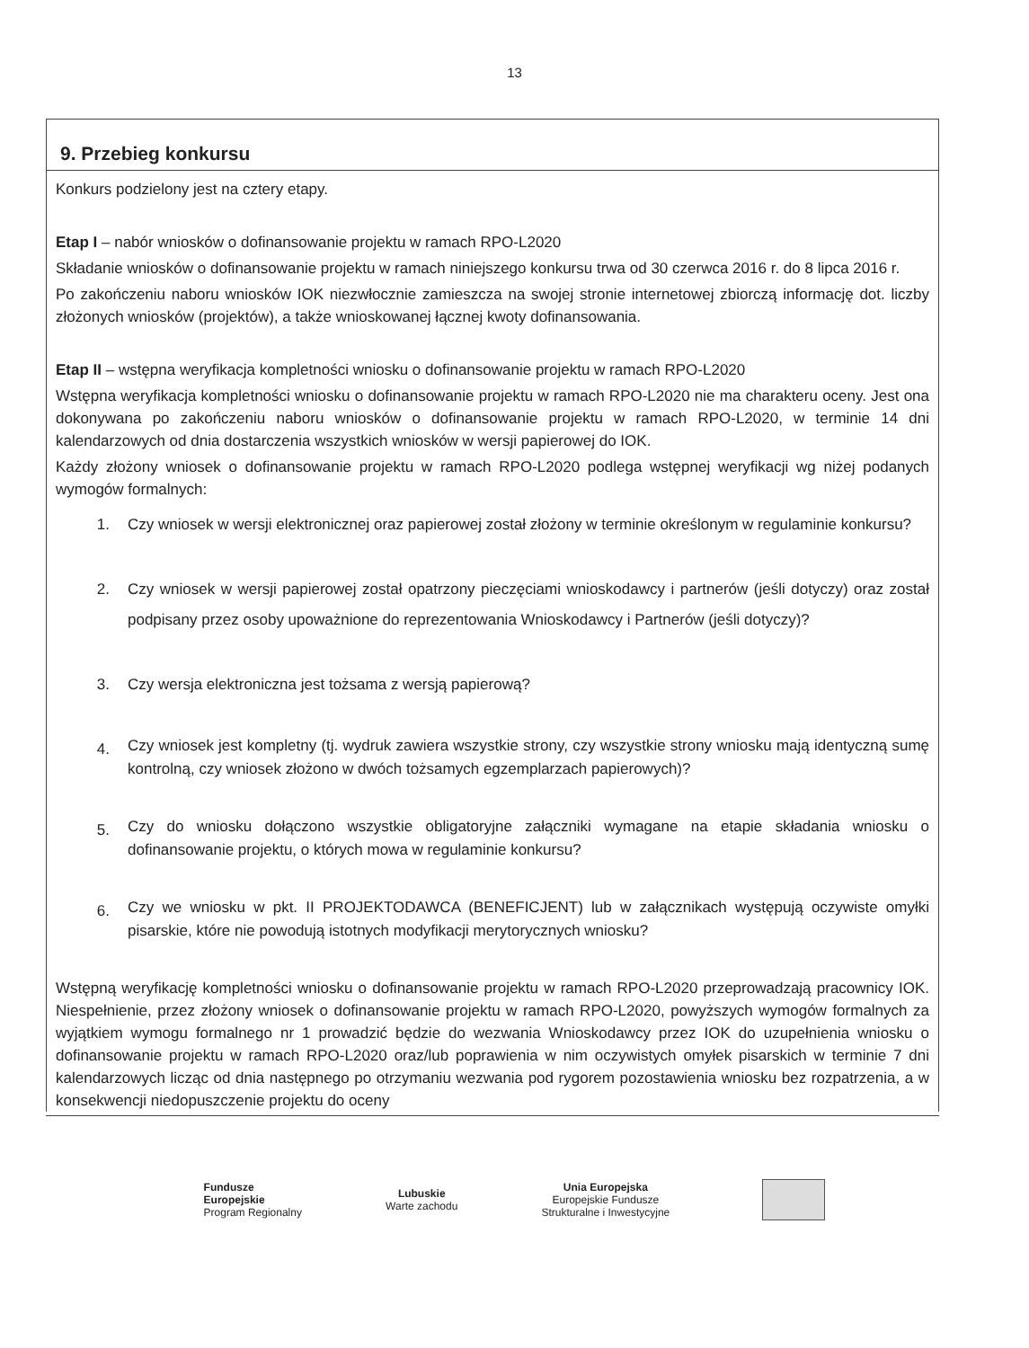13
9. Przebieg konkursu
Konkurs podzielony jest na cztery etapy.
Etap I – nabór wniosków o dofinansowanie projektu w ramach RPO-L2020
Składanie wniosków o dofinansowanie projektu w ramach niniejszego konkursu trwa od 30 czerwca 2016 r. do 8 lipca 2016 r.
Po zakończeniu naboru wniosków IOK niezwłocznie zamieszcza na swojej stronie internetowej zbiorczą informację dot. liczby złożonych wniosków (projektów), a także wnioskowanej łącznej kwoty dofinansowania.
Etap II – wstępna weryfikacja kompletności wniosku o dofinansowanie projektu w ramach RPO-L2020
Wstępna weryfikacja kompletności wniosku o dofinansowanie projektu w ramach RPO-L2020 nie ma charakteru oceny. Jest ona dokonywana po zakończeniu naboru wniosków o dofinansowanie projektu w ramach RPO-L2020, w terminie 14 dni kalendarzowych od dnia dostarczenia wszystkich wniosków w wersji papierowej do IOK.
Każdy złożony wniosek o dofinansowanie projektu w ramach RPO-L2020 podlega wstępnej weryfikacji wg niżej podanych wymogów formalnych:
1. Czy wniosek w wersji elektronicznej oraz papierowej został złożony w terminie określonym w regulaminie konkursu?
2. Czy wniosek w wersji papierowej został opatrzony pieczęciami wnioskodawcy i partnerów (jeśli dotyczy) oraz został podpisany przez osoby upoważnione do reprezentowania Wnioskodawcy i Partnerów (jeśli dotyczy)?
3. Czy wersja elektroniczna jest tożsama z wersją papierową?
4.
Czy wniosek jest kompletny (tj. wydruk zawiera wszystkie strony, czy wszystkie strony wniosku mają identyczną sumę kontrolną, czy wniosek złożono w dwóch tożsamych egzemplarzach papierowych)?
5.
Czy do wniosku dołączono wszystkie obligatoryjne załączniki wymagane na etapie składania wniosku o dofinansowanie projektu, o których mowa w regulaminie konkursu?
6.
Czy we wniosku w pkt. II PROJEKTODAWCA (BENEFICJENT) lub w załącznikach występują oczywiste omyłki pisarskie, które nie powodują istotnych modyfikacji merytorycznych wniosku?
Wstępną weryfikację kompletności wniosku o dofinansowanie projektu w ramach RPO-L2020 przeprowadzają pracownicy IOK. Niespełnienie, przez złożony wniosek o dofinansowanie projektu w ramach RPO-L2020, powyższych wymogów formalnych za wyjątkiem wymogu formalnego nr 1 prowadzić będzie do wezwania Wnioskodawcy przez IOK do uzupełnienia wniosku o dofinansowanie projektu w ramach RPO-L2020 oraz/lub poprawienia w nim oczywistych omyłek pisarskich w terminie 7 dni kalendarzowych licząc od dnia następnego po otrzymaniu wezwania pod rygorem pozostawienia wniosku bez rozpatrzenia, a w konsekwencji niedopuszczenie projektu do oceny
Fundusze
Europejskie
Program Regionalny
Lubuskie
Warte zachodu
Unia Europejska
Europejskie Fundusze
Strukturalne i Inwestycyjne